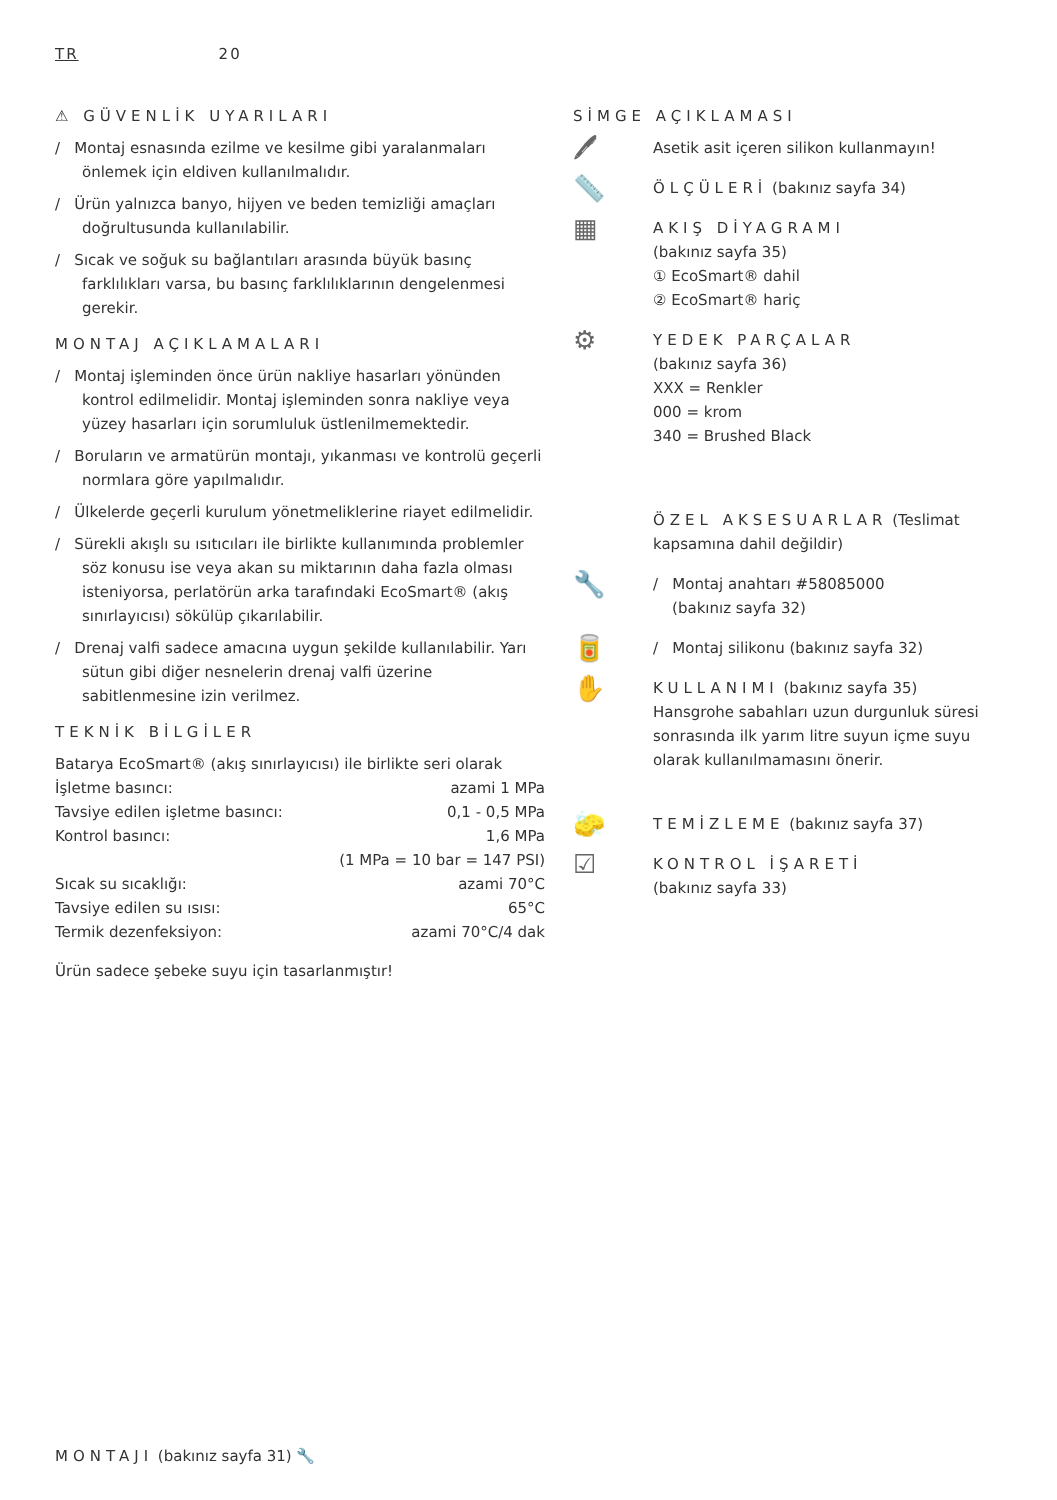TR 20
⚠ GÜVENLİK UYARILARI
/ Montaj esnasında ezilme ve kesilme gibi yaralanmaları önlemek için eldiven kullanılmalıdır.
/ Ürün yalnızca banyo, hijyen ve beden temizliği amaçları doğrultusunda kullanılabilir.
/ Sıcak ve soğuk su bağlantıları arasında büyük basınç farklılıkları varsa, bu basınç farklılıklarının dengelenmesi gerekir.
MONTAJ AÇIKLAMALARI
/ Montaj işleminden önce ürün nakliye hasarları yönünden kontrol edilmelidir. Montaj işleminden sonra nakliye veya yüzey hasarları için sorumluluk üstlenilmemektedir.
/ Boruların ve armatürün montajı, yıkanması ve kontrolü geçerli normlara göre yapılmalıdır.
/ Ülkelerde geçerli kurulum yönetmeliklerine riayet edilmelidir.
/ Sürekli akışlı su ısıtıcıları ile birlikte kullanımında problemler söz konusu ise veya akan su miktarının daha fazla olması isteniyorsa, perlatörün arka tarafındaki EcoSmart® (akış sınırlayıcısı) sökülüp çıkarılabilir.
/ Drenaj valfi sadece amacına uygun şekilde kullanılabilir. Yarı sütun gibi diğer nesnelerin drenaj valfi üzerine sabitlenmesine izin verilmez.
TEKNİK BİLGİLER
| Batarya EcoSmart® (akış sınırlayıcısı) ile birlikte seri olarak | |
| İşletme basıncı: | azami 1 MPa |
| Tavsiye edilen işletme basıncı: | 0,1 - 0,5 MPa |
| Kontrol basıncı: | 1,6 MPa |
| | (1 MPa = 10 bar = 147 PSI) |
| Sıcak su sıcaklığı: | azami 70°C |
| Tavsiye edilen su ısısı: | 65°C |
| Termik dezenfeksiyon: | azami 70°C/4 dak |
Ürün sadece şebeke suyu için tasarlanmıştır!
SİMGE AÇIKLAMASI
🖊
Asetik asit içeren silikon kullanmayın!
📏
ÖLÇÜLERİ (bakınız sayfa 34)
▦
AKIŞ DİYAGRAMI
(bakınız sayfa 35)
① EcoSmart® dahil
② EcoSmart® hariç
⚙
YEDEK PARÇALAR
(bakınız sayfa 36)
XXX = Renkler
000 = krom
340 = Brushed Black
ÖZEL AKSESUARLAR (Teslimat kapsamına dahil değildir)
🔧
/ Montaj anahtarı #58085000
(bakınız sayfa 32)
🥫
/ Montaj silikonu (bakınız sayfa 32)
✋
KULLANIMI (bakınız sayfa 35)
Hansgrohe sabahları uzun durgunluk süresi sonrasında ilk yarım litre suyun içme suyu olarak kullanılmamasını önerir.
🧽
TEMİZLEME (bakınız sayfa 37)
☑
KONTROL İŞARETİ
(bakınız sayfa 33)
MONTAJI (bakınız sayfa 31) 🔧